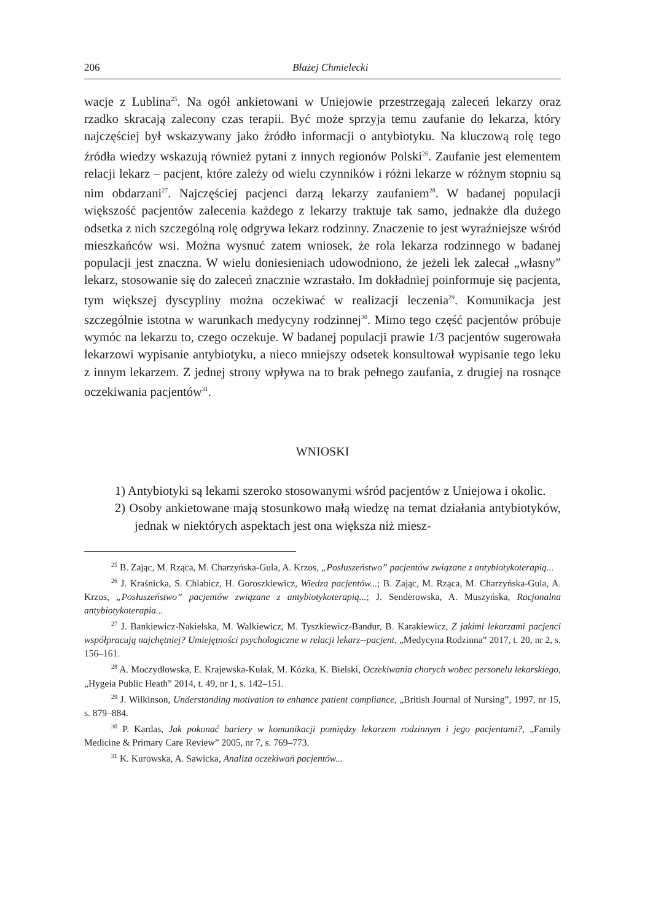206 Błażej Chmielecki
wacje z Lublina<sup>25</sup>. Na ogół ankietowani w Uniejowie przestrzegają zaleceń lekarzy oraz rzadko skracają zalecony czas terapii. Być może sprzyja temu zaufanie do lekarza, który najczęściej był wskazywany jako źródło informacji o antybiotyku. Na kluczową rolę tego źródła wiedzy wskazują również pytani z innych regionów Polski<sup>26</sup>. Zaufanie jest elementem relacji lekarz – pacjent, które zależy od wielu czynników i różni lekarze w różnym stopniu są nim obdarzani<sup>27</sup>. Najczęściej pacjenci darzą lekarzy zaufaniem<sup>28</sup>. W badanej populacji większość pacjentów zalecenia każdego z lekarzy traktuje tak samo, jednakże dla dużego odsetka z nich szczególną rolę odgrywa lekarz rodzinny. Znaczenie to jest wyraźniejsze wśród mieszkańców wsi. Można wysnuć zatem wniosek, że rola lekarza rodzinnego w badanej populacji jest znaczna. W wielu doniesieniach udowodniono, że jeżeli lek zalecał „własny” lekarz, stosowanie się do zaleceń znacznie wzrastało. Im dokładniej poinformuje się pacjenta, tym większej dyscypliny można oczekiwać w realizacji leczenia<sup>29</sup>. Komunikacja jest szczególnie istotna w warunkach medycyny rodzinnej<sup>30</sup>. Mimo tego część pacjentów próbuje wymóc na lekarzu to, czego oczekuje. W badanej populacji prawie 1/3 pacjentów sugerowała lekarzowi wypisanie antybiotyku, a nieco mniejszy odsetek konsultował wypisanie tego leku z innym lekarzem. Z jednej strony wpływa na to brak pełnego zaufania, z drugiej na rosnące oczekiwania pacjentów<sup>31</sup>.
WNIOSKI
1) Antybiotyki są lekami szeroko stosowanymi wśród pacjentów z Uniejowa i okolic.
2) Osoby ankietowane mają stosunkowo małą wiedzę na temat działania antybiotyków, jednak w niektórych aspektach jest ona większa niż miesz-
<sup>25</sup> B. Zając, M. Rząca, M. Charzyńska-Gula, A. Krzos, „Posłuszeństwo” pacjentów związane z antybiotykoterapią...
<sup>26</sup> J. Kraśnicka, S. Chlabicz, H. Goroszkiewicz, Wiedza pacjentów...; B. Zając, M. Rząca, M. Charzyńska-Gula, A. Krzos, „Posłuszeństwo” pacjentów związane z antybiotykoterapią...; J. Senderowska, A. Muszyńska, Racjonalna antybiotykoterapia...
<sup>27</sup> J. Bankiewicz-Nakielska, M. Walkiewicz, M. Tyszkiewicz-Bandur, B. Karakiewicz, Z jakimi lekarzami pacjenci współpracują najchętniej? Umiejętności psychologiczne w relacji lekarz--pacjent, „Medycyna Rodzinna” 2017, t. 20, nr 2, s. 156–161.
<sup>28</sup> A. Moczydłowska, E. Krajewska-Kułak, M. Kózka, K. Bielski, Oczekiwania chorych wobec personelu lekarskiego, „Hygeia Public Heath” 2014, t. 49, nr 1, s. 142–151.
<sup>29</sup> J. Wilkinson, Understanding motivation to enhance patient compliance, „British Journal of Nursing”, 1997, nr 15, s. 879–884.
<sup>30</sup> P. Kardas, Jak pokonać bariery w komunikacji pomiędzy lekarzem rodzinnym i jego pacjentami?, „Family Medicine & Primary Care Review” 2005, nr 7, s. 769–773.
<sup>31</sup> K. Kurowska, A. Sawicka, Analiza oczekiwań pacjentów...